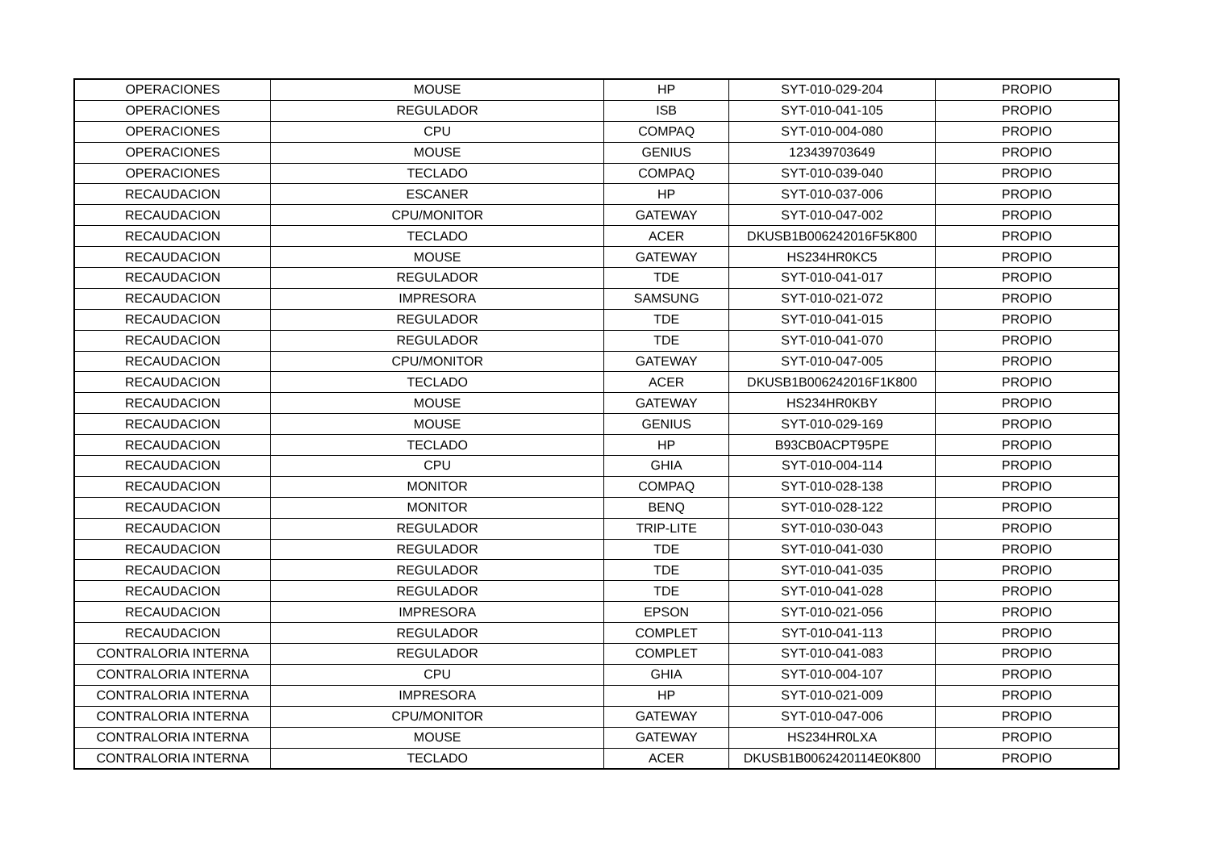| OPERACIONES | MOUSE | HP | SYT-010-029-204 | PROPIO |
| OPERACIONES | REGULADOR | ISB | SYT-010-041-105 | PROPIO |
| OPERACIONES | CPU | COMPAQ | SYT-010-004-080 | PROPIO |
| OPERACIONES | MOUSE | GENIUS | 123439703649 | PROPIO |
| OPERACIONES | TECLADO | COMPAQ | SYT-010-039-040 | PROPIO |
| RECAUDACION | ESCANER | HP | SYT-010-037-006 | PROPIO |
| RECAUDACION | CPU/MONITOR | GATEWAY | SYT-010-047-002 | PROPIO |
| RECAUDACION | TECLADO | ACER | DKUSB1B006242016F5K800 | PROPIO |
| RECAUDACION | MOUSE | GATEWAY | HS234HR0KC5 | PROPIO |
| RECAUDACION | REGULADOR | TDE | SYT-010-041-017 | PROPIO |
| RECAUDACION | IMPRESORA | SAMSUNG | SYT-010-021-072 | PROPIO |
| RECAUDACION | REGULADOR | TDE | SYT-010-041-015 | PROPIO |
| RECAUDACION | REGULADOR | TDE | SYT-010-041-070 | PROPIO |
| RECAUDACION | CPU/MONITOR | GATEWAY | SYT-010-047-005 | PROPIO |
| RECAUDACION | TECLADO | ACER | DKUSB1B006242016F1K800 | PROPIO |
| RECAUDACION | MOUSE | GATEWAY | HS234HR0KBY | PROPIO |
| RECAUDACION | MOUSE | GENIUS | SYT-010-029-169 | PROPIO |
| RECAUDACION | TECLADO | HP | B93CB0ACPT95PE | PROPIO |
| RECAUDACION | CPU | GHIA | SYT-010-004-114 | PROPIO |
| RECAUDACION | MONITOR | COMPAQ | SYT-010-028-138 | PROPIO |
| RECAUDACION | MONITOR | BENQ | SYT-010-028-122 | PROPIO |
| RECAUDACION | REGULADOR | TRIP-LITE | SYT-010-030-043 | PROPIO |
| RECAUDACION | REGULADOR | TDE | SYT-010-041-030 | PROPIO |
| RECAUDACION | REGULADOR | TDE | SYT-010-041-035 | PROPIO |
| RECAUDACION | REGULADOR | TDE | SYT-010-041-028 | PROPIO |
| RECAUDACION | IMPRESORA | EPSON | SYT-010-021-056 | PROPIO |
| RECAUDACION | REGULADOR | COMPLET | SYT-010-041-113 | PROPIO |
| CONTRALORIA INTERNA | REGULADOR | COMPLET | SYT-010-041-083 | PROPIO |
| CONTRALORIA INTERNA | CPU | GHIA | SYT-010-004-107 | PROPIO |
| CONTRALORIA INTERNA | IMPRESORA | HP | SYT-010-021-009 | PROPIO |
| CONTRALORIA INTERNA | CPU/MONITOR | GATEWAY | SYT-010-047-006 | PROPIO |
| CONTRALORIA INTERNA | MOUSE | GATEWAY | HS234HR0LXA | PROPIO |
| CONTRALORIA INTERNA | TECLADO | ACER | DKUSB1B0062420114E0K800 | PROPIO |